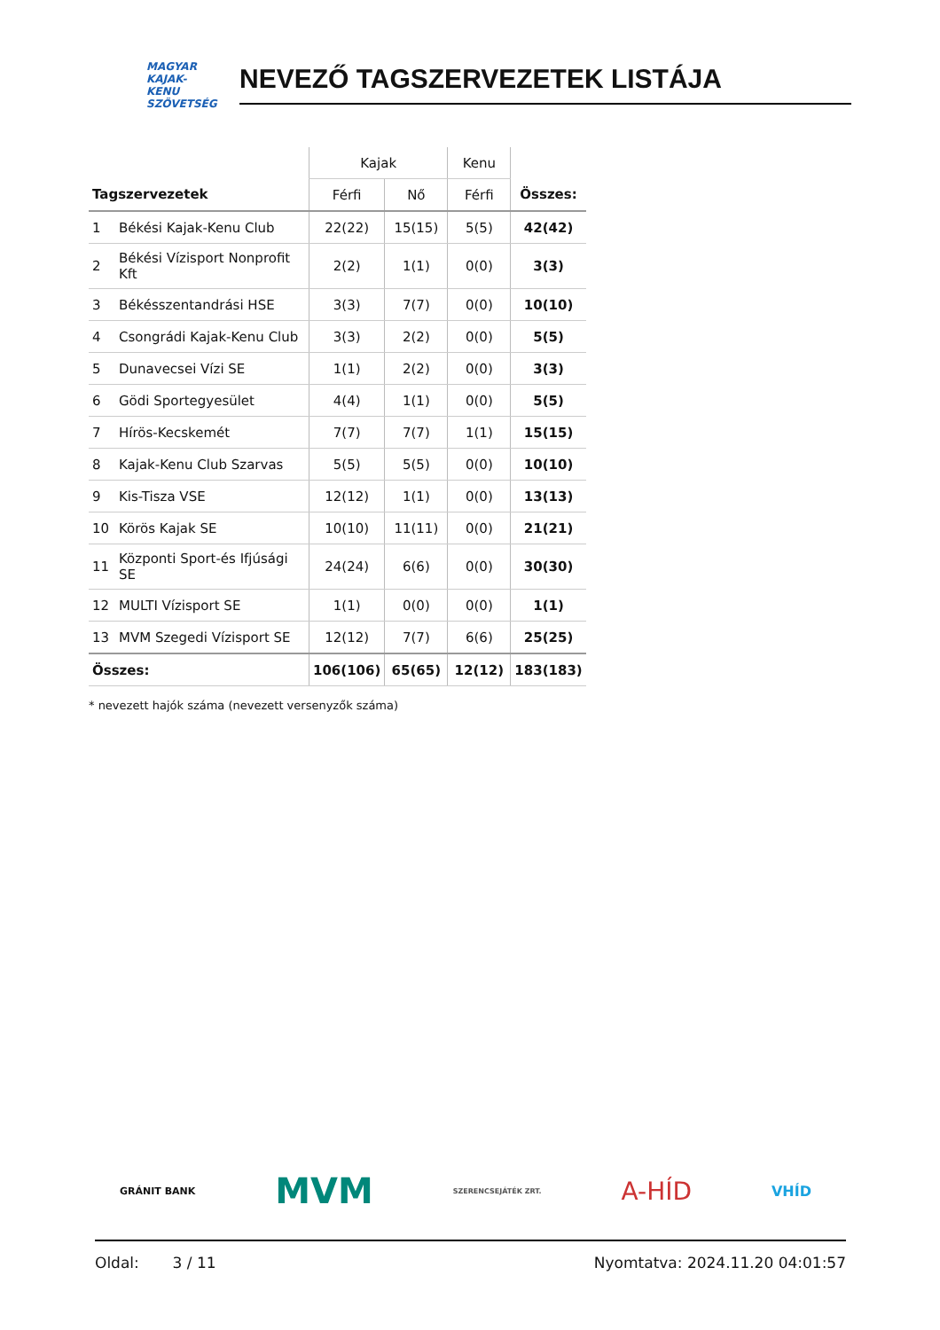MAGYAR
KAJAK-KENU
SZÖVETSÉG
NEVEZŐ TAGSZERVEZETEK LISTÁJA
| | | Kajak | | Kenu | |
| --- | --- | --- | --- | --- | --- |
| Tagszervezetek | | Férfi | Nő | Férfi | Összes: |
| 1 | Békési Kajak-Kenu Club | 22(22) | 15(15) | 5(5) | 42(42) |
| 2 | Békési Vízisport Nonprofit Kft | 2(2) | 1(1) | 0(0) | 3(3) |
| 3 | Békésszentandrási HSE | 3(3) | 7(7) | 0(0) | 10(10) |
| 4 | Csongrádi Kajak-Kenu Club | 3(3) | 2(2) | 0(0) | 5(5) |
| 5 | Dunavecsei Vízi SE | 1(1) | 2(2) | 0(0) | 3(3) |
| 6 | Gödi Sportegyesület | 4(4) | 1(1) | 0(0) | 5(5) |
| 7 | Hírös-Kecskemét | 7(7) | 7(7) | 1(1) | 15(15) |
| 8 | Kajak-Kenu Club Szarvas | 5(5) | 5(5) | 0(0) | 10(10) |
| 9 | Kis-Tisza VSE | 12(12) | 1(1) | 0(0) | 13(13) |
| 10 | Körös Kajak SE | 10(10) | 11(11) | 0(0) | 21(21) |
| 11 | Központi Sport-és Ifjúsági SE | 24(24) | 6(6) | 0(0) | 30(30) |
| 12 | MULTI Vízisport SE | 1(1) | 0(0) | 0(0) | 1(1) |
| 13 | MVM Szegedi Vízisport SE | 12(12) | 7(7) | 6(6) | 25(25) |
| Összes: | | 106(106) | 65(65) | 12(12) | 183(183) |
* nevezett hajók száma (nevezett versenyzők száma)
GRÁNIT BANK MVM SZERENCSEJÁTÉK ZRT. A-HÍD VHÍD
Oldal: 3 / 11 Nyomtatva: 2024.11.20 04:01:57